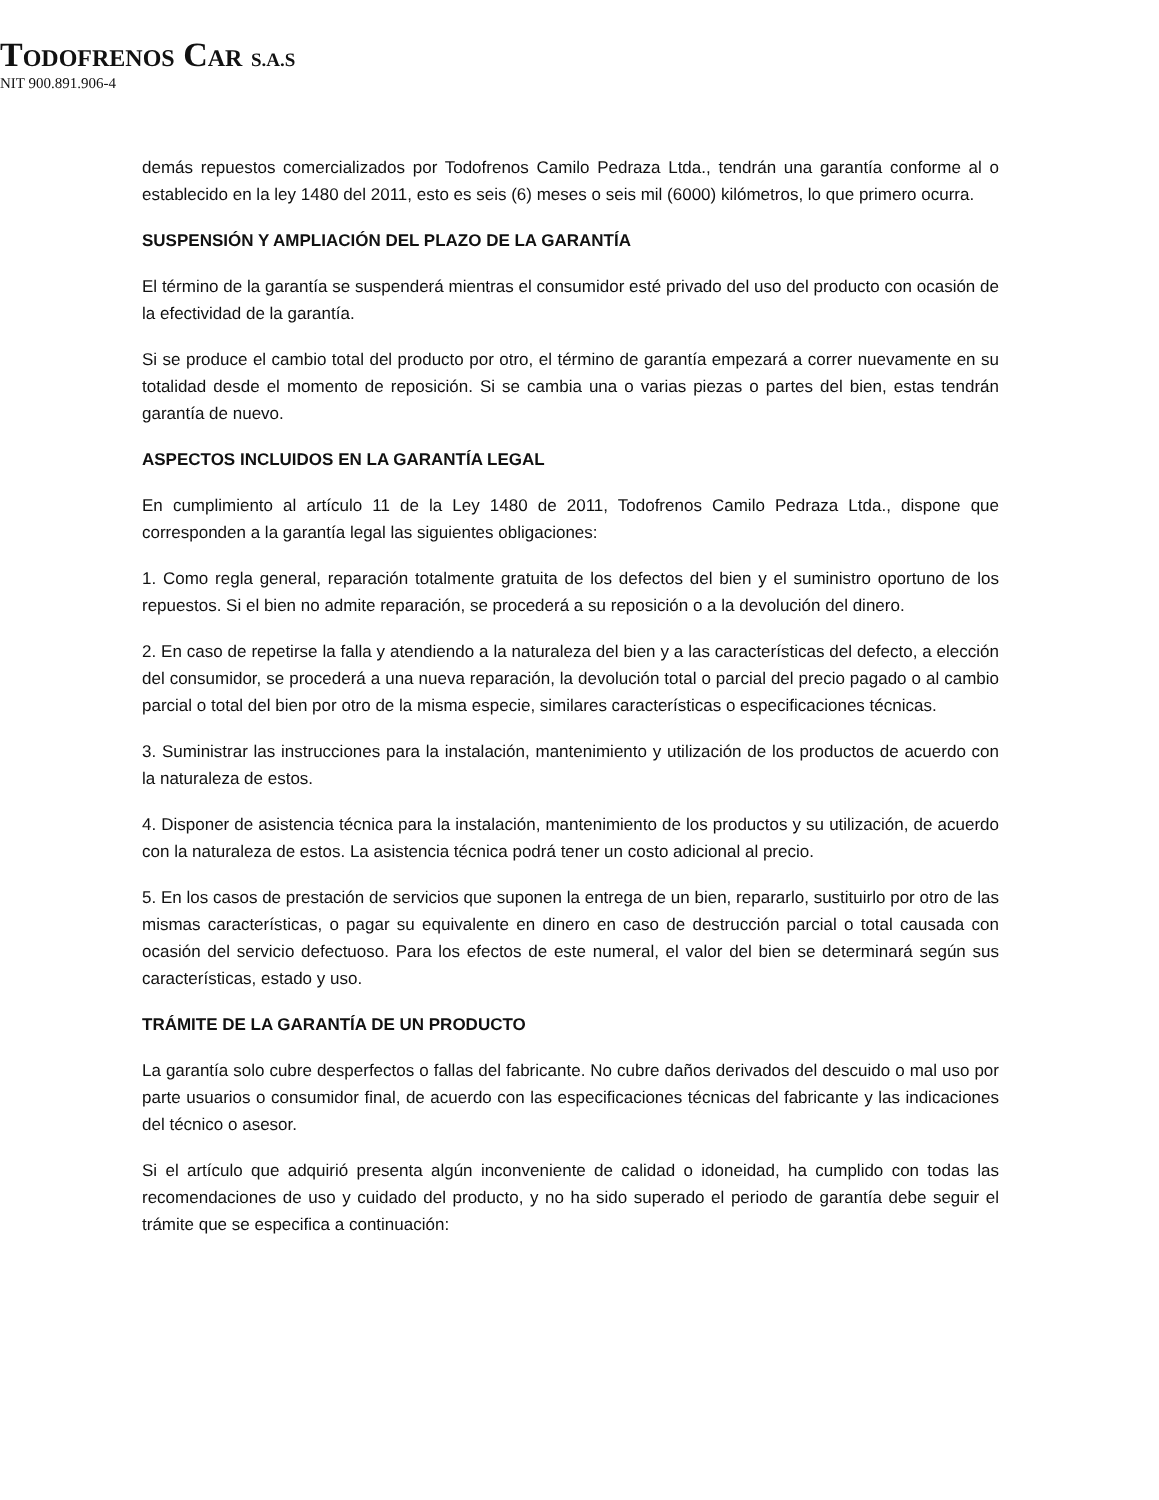TODOFRENOS CAR S.A.S
NIT 900.891.906-4
demás repuestos comercializados por Todofrenos Camilo Pedraza Ltda., tendrán una garantía conforme al o establecido en la ley 1480 del 2011, esto es seis (6) meses o seis mil (6000) kilómetros, lo que primero ocurra.
SUSPENSIÓN Y AMPLIACIÓN DEL PLAZO DE LA GARANTÍA
El término de la garantía se suspenderá mientras el consumidor esté privado del uso del producto con ocasión de la efectividad de la garantía.
Si se produce el cambio total del producto por otro, el término de garantía empezará a correr nuevamente en su totalidad desde el momento de reposición. Si se cambia una o varias piezas o partes del bien, estas tendrán garantía de nuevo.
ASPECTOS INCLUIDOS EN LA GARANTÍA LEGAL
En cumplimiento al artículo 11 de la Ley 1480 de 2011, Todofrenos Camilo Pedraza Ltda., dispone que corresponden a la garantía legal las siguientes obligaciones:
1. Como regla general, reparación totalmente gratuita de los defectos del bien y el suministro oportuno de los repuestos. Si el bien no admite reparación, se procederá a su reposición o a la devolución del dinero.
2. En caso de repetirse la falla y atendiendo a la naturaleza del bien y a las características del defecto, a elección del consumidor, se procederá a una nueva reparación, la devolución total o parcial del precio pagado o al cambio parcial o total del bien por otro de la misma especie, similares características o especificaciones técnicas.
3. Suministrar las instrucciones para la instalación, mantenimiento y utilización de los productos de acuerdo con la naturaleza de estos.
4. Disponer de asistencia técnica para la instalación, mantenimiento de los productos y su utilización, de acuerdo con la naturaleza de estos. La asistencia técnica podrá tener un costo adicional al precio.
5. En los casos de prestación de servicios que suponen la entrega de un bien, repararlo, sustituirlo por otro de las mismas características, o pagar su equivalente en dinero en caso de destrucción parcial o total causada con ocasión del servicio defectuoso. Para los efectos de este numeral, el valor del bien se determinará según sus características, estado y uso.
TRÁMITE DE LA GARANTÍA DE UN PRODUCTO
La garantía solo cubre desperfectos o fallas del fabricante. No cubre daños derivados del descuido o mal uso por parte usuarios o consumidor final, de acuerdo con las especificaciones técnicas del fabricante y las indicaciones del técnico o asesor.
Si el artículo que adquirió presenta algún inconveniente de calidad o idoneidad, ha cumplido con todas las recomendaciones de uso y cuidado del producto, y no ha sido superado el periodo de garantía debe seguir el trámite que se especifica a continuación: